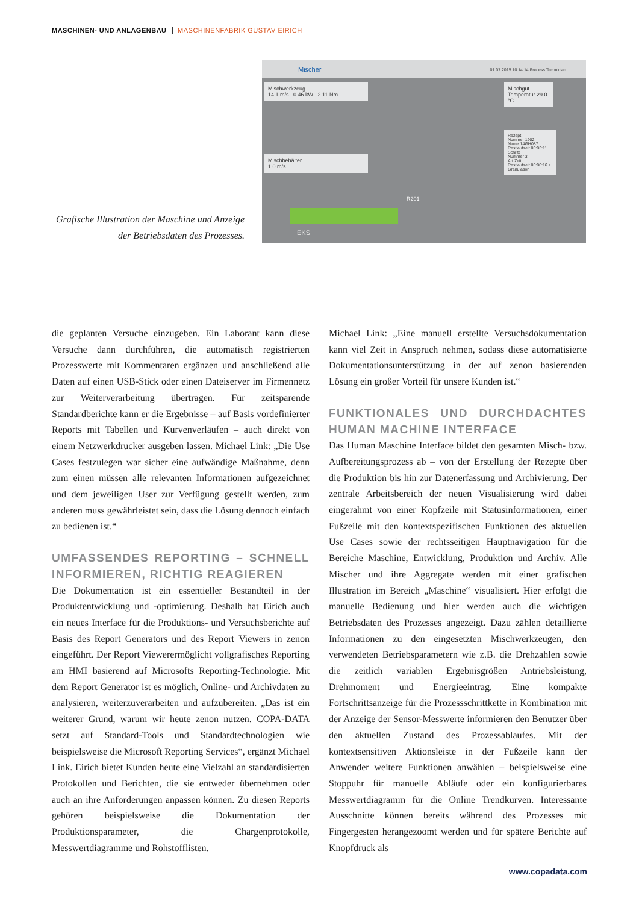MASCHINEN- UND ANLAGENBAU MASCHINENFABRIK GUSTAV EIRICH
Grafische Illustration der Maschine und Anzeige der Betriebsdaten des Prozesses.
Mischer 01.07.2015 10:14:14 Process Technician
Mischwerkzeug
14.1 m/s 0.46 kW 2.11 Nm
Mischbehälter
1.0 m/s
Mischgut
Temperatur 29.0 °C
Rezept
Nummer 1902
Name 14GH087
Restlaufzeit 00:03:11
Schritt
Nummer 3
Art Zeit
Restlaufzeit 00:00:16 s
Granulation
R201
EKS
die geplanten Versuche einzugeben. Ein Laborant kann diese Versuche dann durchführen, die automatisch registrierten Prozesswerte mit Kommentaren ergänzen und anschließend alle Daten auf einen USB-Stick oder einen Dateiserver im Firmennetz zur Weiterverarbeitung übertragen. Für zeitsparende Standardberichte kann er die Ergebnisse – auf Basis vordefinierter Reports mit Tabellen und Kurvenverläufen – auch direkt von einem Netzwerkdrucker ausgeben lassen. Michael Link: „Die Use Cases festzulegen war sicher eine aufwändige Maßnahme, denn zum einen müssen alle relevanten Informationen aufgezeichnet und dem jeweiligen User zur Verfügung gestellt werden, zum anderen muss gewährleistet sein, dass die Lösung dennoch einfach zu bedienen ist.“
UMFASSENDES REPORTING – SCHNELL INFORMIEREN, RICHTIG REAGIEREN
Die Dokumentation ist ein essentieller Bestandteil in der Produktentwicklung und -optimierung. Deshalb hat Eirich auch ein neues Interface für die Produktions- und Versuchsberichte auf Basis des Report Generators und des Report Viewers in zenon eingeführt. Der Report Viewerermöglicht vollgrafisches Reporting am HMI basierend auf Microsofts Reporting-Technologie. Mit dem Report Generator ist es möglich, Online- und Archivdaten zu analysieren, weiterzuverarbeiten und aufzubereiten. „Das ist ein weiterer Grund, warum wir heute zenon nutzen. COPA-DATA setzt auf Standard-Tools und Standardtechnologien wie beispielsweise die Microsoft Reporting Services“, ergänzt Michael Link. Eirich bietet Kunden heute eine Vielzahl an standardisierten Protokollen und Berichten, die sie entweder übernehmen oder auch an ihre Anforderungen anpassen können. Zu diesen Reports gehören beispielsweise die Dokumentation der Produktionsparameter, die Chargenprotokolle, Messwertdiagramme und Rohstofflisten.
Michael Link: „Eine manuell erstellte Versuchsdokumentation kann viel Zeit in Anspruch nehmen, sodass diese automatisierte Dokumentationsunterstützung in der auf zenon basierenden Lösung ein großer Vorteil für unsere Kunden ist.“
FUNKTIONALES UND DURCHDACHTES HUMAN MACHINE INTERFACE
Das Human Maschine Interface bildet den gesamten Misch- bzw. Aufbereitungsprozess ab – von der Erstellung der Rezepte über die Produktion bis hin zur Datenerfassung und Archivierung. Der zentrale Arbeitsbereich der neuen Visualisierung wird dabei eingerahmt von einer Kopfzeile mit Statusinformationen, einer Fußzeile mit den kontextspezifischen Funktionen des aktuellen Use Cases sowie der rechtsseitigen Hauptnavigation für die Bereiche Maschine, Entwicklung, Produktion und Archiv. Alle Mischer und ihre Aggregate werden mit einer grafischen Illustration im Bereich „Maschine“ visualisiert. Hier erfolgt die manuelle Bedienung und hier werden auch die wichtigen Betriebsdaten des Prozesses angezeigt. Dazu zählen detaillierte Informationen zu den eingesetzten Mischwerkzeugen, den verwendeten Betriebsparametern wie z.B. die Drehzahlen sowie die zeitlich variablen Ergebnisgrößen Antriebsleistung, Drehmoment und Energieeintrag. Eine kompakte Fortschrittsanzeige für die Prozessschrittkette in Kombination mit der Anzeige der Sensor-Messwerte informieren den Benutzer über den aktuellen Zustand des Prozessablaufes. Mit der kontextsensitiven Aktionsleiste in der Fußzeile kann der Anwender weitere Funktionen anwählen – beispielsweise eine Stoppuhr für manuelle Abläufe oder ein konfigurierbares Messwertdiagramm für die Online Trendkurven. Interessante Ausschnitte können bereits während des Prozesses mit Fingergesten herangezoomt werden und für spätere Berichte auf Knopfdruck als
www.copadata.com